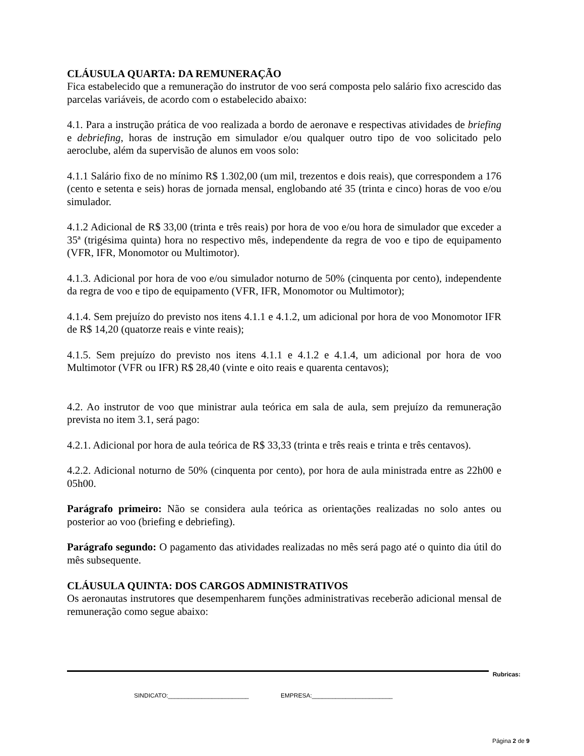CLÁUSULA QUARTA: DA REMUNERAÇÃO
Fica estabelecido que a remuneração do instrutor de voo será composta pelo salário fixo acrescido das parcelas variáveis, de acordo com o estabelecido abaixo:
4.1. Para a instrução prática de voo realizada a bordo de aeronave e respectivas atividades de briefing e debriefing, horas de instrução em simulador e/ou qualquer outro tipo de voo solicitado pelo aeroclube, além da supervisão de alunos em voos solo:
4.1.1 Salário fixo de no mínimo R$ 1.302,00 (um mil, trezentos e dois reais), que correspondem a 176 (cento e setenta e seis) horas de jornada mensal, englobando até 35 (trinta e cinco) horas de voo e/ou simulador.
4.1.2 Adicional de R$ 33,00 (trinta e três reais) por hora de voo e/ou hora de simulador que exceder a 35ª (trigésima quinta) hora no respectivo mês, independente da regra de voo e tipo de equipamento (VFR, IFR, Monomotor ou Multimotor).
4.1.3. Adicional por hora de voo e/ou simulador noturno de 50% (cinquenta por cento), independente da regra de voo e tipo de equipamento (VFR, IFR, Monomotor ou Multimotor);
4.1.4. Sem prejuízo do previsto nos itens 4.1.1 e 4.1.2, um adicional por hora de voo Monomotor IFR de R$ 14,20 (quatorze reais e vinte reais);
4.1.5. Sem prejuízo do previsto nos itens 4.1.1 e 4.1.2 e 4.1.4, um adicional por hora de voo Multimotor (VFR ou IFR) R$ 28,40 (vinte e oito reais e quarenta centavos);
4.2. Ao instrutor de voo que ministrar aula teórica em sala de aula, sem prejuízo da remuneração prevista no item 3.1, será pago:
4.2.1. Adicional por hora de aula teórica de R$ 33,33 (trinta e três reais e trinta e três centavos).
4.2.2. Adicional noturno de 50% (cinquenta por cento), por hora de aula ministrada entre as 22h00 e 05h00.
Parágrafo primeiro: Não se considera aula teórica as orientações realizadas no solo antes ou posterior ao voo (briefing e debriefing).
Parágrafo segundo: O pagamento das atividades realizadas no mês será pago até o quinto dia útil do mês subsequente.
CLÁUSULA QUINTA: DOS CARGOS ADMINISTRATIVOS
Os aeronautas instrutores que desempenharem funções administrativas receberão adicional mensal de remuneração como segue abaixo:
Rubricas:
SINDICATO:________________________ EMPRESA:________________________
Página 2 de 9